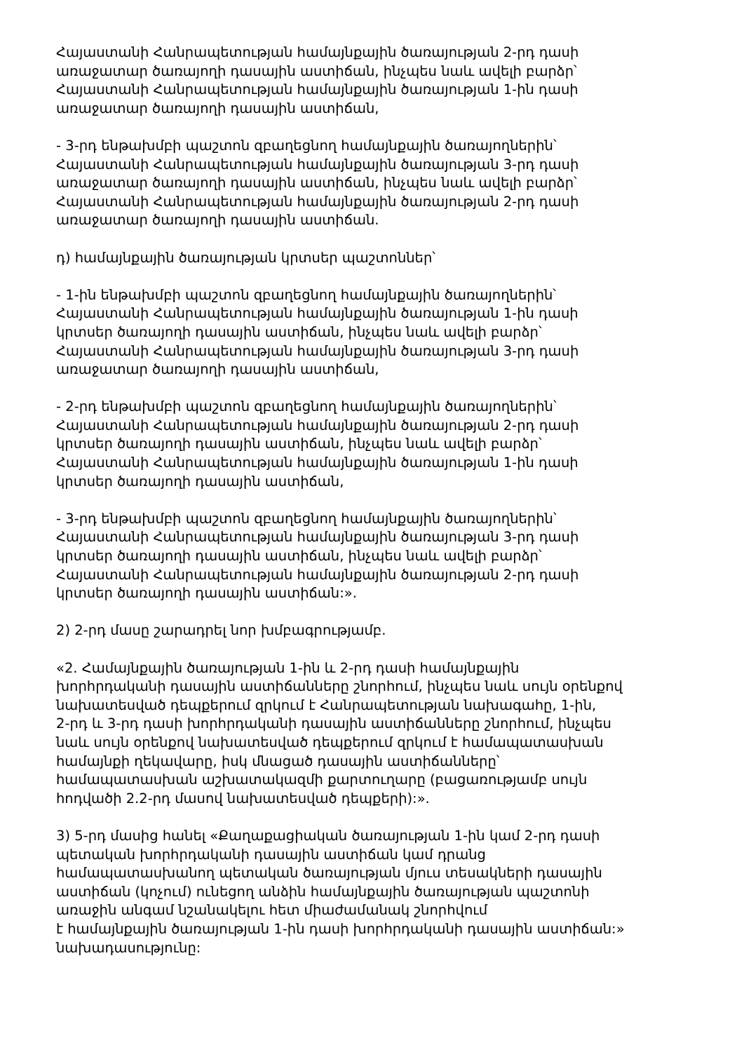Հայաստանի Հանրապետության համայնքային ծառայության 2-րդ դասի
առաջատար ծառայողի դասային աստիճան, ինչպես նաև ավելի բարձր՝
Հայաստանի Հանրապետության համայնքային ծառայության 1-ին դասի
առաջատար ծառայողի դասային աստիճան,
- 3-րդ ենթախմբի պաշտոն զբաղեցնող համայնքային ծառայողներին՝
Հայաստանի Հանրապետության համայնքային ծառայության 3-րդ դասի
առաջատար ծառայողի դասային աստիճան, ինչպես նաև ավելի բարձր՝
Հայաստանի Հանրապետության համայնքային ծառայության 2-րդ դասի
առաջատար ծառայողի դասային աստիճան.
դ) համայնքային ծառայության կրտսեր պաշտոններ՝
- 1-ին ենթախմբի պաշտոն զբաղեցնող համայնքային ծառայողներին՝
Հայաստանի Հանրապետության համայնքային ծառայության 1-ին դասի
կրտսեր ծառայողի դասային աստիճան, ինչպես նաև ավելի բարձր՝
Հայաստանի Հանրապետության համայնքային ծառայության 3-րդ դասի
առաջատար ծառայողի դասային աստիճան,
- 2-րդ ենթախմբի պաշտոն զբաղեցնող համայնքային ծառայողներին՝
Հայաստանի Հանրապետության համայնքային ծառայության 2-րդ դասի
կրտսեր ծառայողի դասային աստիճան, ինչպես նաև ավելի բարձր՝
Հայաստանի Հանրապետության համայնքային ծառայության 1-ին դասի
կրտսեր ծառայողի դասային աստիճան,
- 3-րդ ենթախմբի պաշտոն զբաղեցնող համայնքային ծառայողներին՝
Հայաստանի Հանրապետության համայնքային ծառայության 3-րդ դասի
կրտսեր ծառայողի դասային աստիճան, ինչպես նաև ավելի բարձր՝
Հայաստանի Հանրապետության համայնքային ծառայության 2-րդ դասի
կրտսեր ծառայողի դասային աստիճան:».
2) 2-րդ մասը շարադրել նոր խմբագրությամբ.
«2. Համայնքային ծառայության 1-ին և 2-րդ դասի համայնքային
խորհրդականի դասային աստիճանները շնորհում, ինչպես նաև սույն օրենքով
նախատեսված դեպքերում զրկում է Հանրապետության նախագահը, 1-ին,
2-րդ և 3-րդ դասի խորհրդականի դասային աստիճանները շնորհում, ինչպես
նաև սույն օրենքով նախատեսված դեպքերում զրկում է համապատասխան
համայնքի ղեկավարը, իսկ մնացած դասային աստիճանները՝
համապատասխան աշխատակազմի քարտուղարը (բացառությամբ սույն
հոդվածի 2.2-րդ մասով նախատեսված դեպքերի):».
3) 5-րդ մասից հանել «Քաղաքացիական ծառայության 1-ին կամ 2-րդ դասի
պետական խորհրդականի դասային աստիճան կամ դրանց
համապատասխանող պետական ծառայության մյուս տեսակների դասային
աստիճան (կոչում) ունեցող անձին համայնքային ծառայության պաշտոնի
առաջին անգամ նշանակելու հետ միաժամանակ շնորհվում
է համայնքային ծառայության 1-ին դասի խորհրդականի դասային աստիճան:»
նախադասությունը: